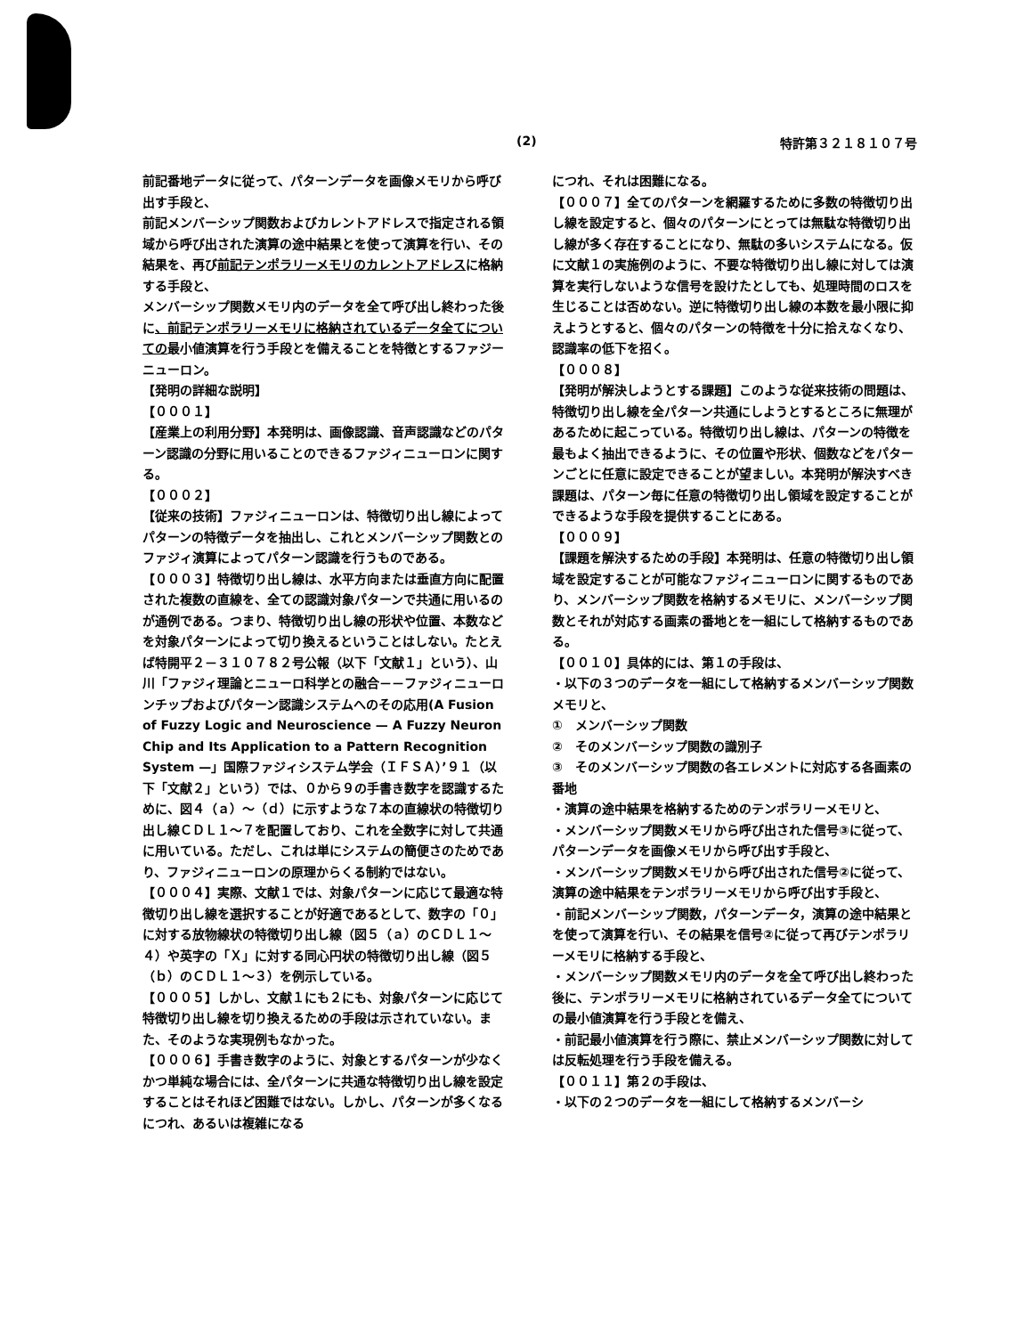(2) 特許第３２１８１０７号
前記番地データに従って、パターンデータを画像メモリから呼び出す手段と、
前記メンバーシップ関数およびカレントアドレスで指定される領域から呼び出された演算の途中結果とを使って演算を行い、その結果を、再び前記テンポラリーメモリのカレントアドレスに格納する手段と、
メンバーシップ関数メモリ内のデータを全て呼び出し終わった後に、前記テンポラリーメモリに格納されているデータ全てについての最小値演算を行う手段とを備えることを特徴とするファジーニューロン。
【発明の詳細な説明】
【０００１】
【産業上の利用分野】本発明は、画像認識、音声認識などのパターン認識の分野に用いることのできるファジィニューロンに関する。
【０００２】
【従来の技術】ファジィニューロンは、特徴切り出し線によってパターンの特徴データを抽出し、これとメンバーシップ関数とのファジィ演算によってパターン認識を行うものである。
【０００３】特徴切り出し線は、水平方向または垂直方向に配置された複数の直線を、全ての認識対象パターンで共通に用いるのが通例である。つまり、特徴切り出し線の形状や位置、本数などを対象パターンによって切り換えるということはしない。たとえば特開平２－３１０７８２号公報（以下「文献１」という）、山川「ファジィ理論とニューロ科学との融合－－ファジィニューロンチップおよびパターン認識システムへのその応用(A Fusion of Fuzzy Logic and Neuroscience — A Fuzzy Neuron Chip and Its Application to a Pattern Recognition System —」国際ファジィシステム学会（ＩＦＳＡ）’９１（以下「文献２」という）では、０から９の手書き数字を認識するために、図４（ａ）～（ｄ）に示すような７本の直線状の特徴切り出し線ＣＤＬ１～７を配置しており、これを全数字に対して共通に用いている。ただし、これは単にシステムの簡便さのためであり、ファジィニューロンの原理からくる制約ではない。
【０００４】実際、文献１では、対象パターンに応じて最適な特徴切り出し線を選択することが好適であるとして、数字の「０」に対する放物線状の特徴切り出し線（図５（ａ）のＣＤＬ１～４）や英字の「Ｘ」に対する同心円状の特徴切り出し線（図５（ｂ）のＣＤＬ１～３）を例示している。
【０００５】しかし、文献１にも２にも、対象パターンに応じて特徴切り出し線を切り換えるための手段は示されていない。また、そのような実現例もなかった。
【０００６】手書き数字のように、対象とするパターンが少なくかつ単純な場合には、全パターンに共通な特徴切り出し線を設定することはそれほど困難ではない。しかし、パターンが多くなるにつれ、あるいは複雑になる
につれ、それは困難になる。
【０００７】全てのパターンを網羅するために多数の特徴切り出し線を設定すると、個々のパターンにとっては無駄な特徴切り出し線が多く存在することになり、無駄の多いシステムになる。仮に文献１の実施例のように、不要な特徴切り出し線に対しては演算を実行しないような信号を設けたとしても、処理時間のロスを生じることは否めない。逆に特徴切り出し線の本数を最小限に抑えようとすると、個々のパターンの特徴を十分に拾えなくなり、認識率の低下を招く。
【０００８】
【発明が解決しようとする課題】このような従来技術の問題は、特徴切り出し線を全パターン共通にしようとするところに無理があるために起こっている。特徴切り出し線は、パターンの特徴を最もよく抽出できるように、その位置や形状、個数などをパターンごとに任意に設定できることが望ましい。本発明が解決すべき課題は、パターン毎に任意の特徴切り出し領域を設定することができるような手段を提供することにある。
【０００９】
【課題を解決するための手段】本発明は、任意の特徴切り出し領域を設定することが可能なファジィニューロンに関するものであり、メンバーシップ関数を格納するメモリに、メンバーシップ関数とそれが対応する画素の番地とを一組にして格納するものである。
【００１０】具体的には、第１の手段は、
・以下の３つのデータを一組にして格納するメンバーシップ関数メモリと、
①　メンバーシップ関数
②　そのメンバーシップ関数の識別子
③　そのメンバーシップ関数の各エレメントに対応する各画素の番地
・演算の途中結果を格納するためのテンポラリーメモリと、
・メンバーシップ関数メモリから呼び出された信号③に従って、パターンデータを画像メモリから呼び出す手段と、
・メンバーシップ関数メモリから呼び出された信号②に従って、演算の途中結果をテンポラリーメモリから呼び出す手段と、
・前記メンバーシップ関数，パターンデータ，演算の途中結果とを使って演算を行い、その結果を信号②に従って再びテンポラリーメモリに格納する手段と、
・メンバーシップ関数メモリ内のデータを全て呼び出し終わった後に、テンポラリーメモリに格納されているデータ全てについての最小値演算を行う手段とを備え、
・前記最小値演算を行う際に、禁止メンバーシップ関数に対しては反転処理を行う手段を備える。
【００１１】第２の手段は、
・以下の２つのデータを一組にして格納するメンバーシ